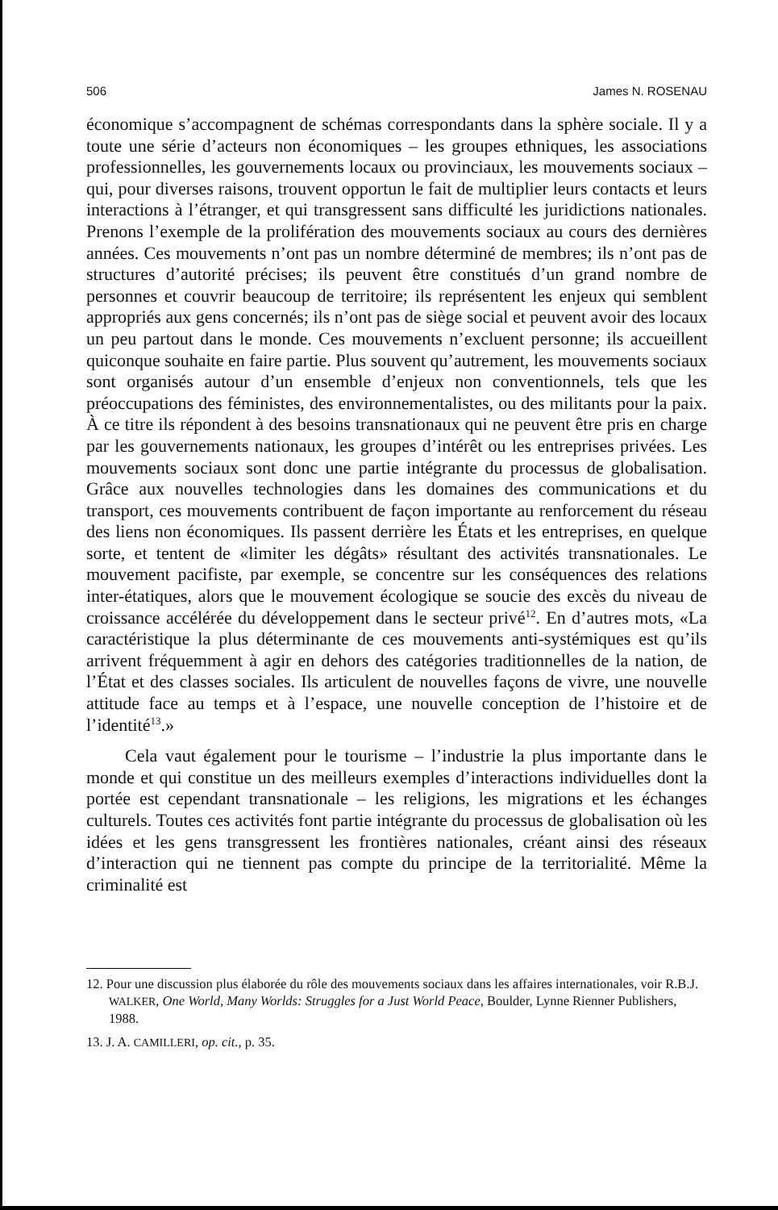506 James N. ROSENAU
économique s’accompagnent de schémas correspondants dans la sphère sociale. Il y a toute une série d’acteurs non économiques – les groupes ethniques, les associations professionnelles, les gouvernements locaux ou provinciaux, les mouvements sociaux – qui, pour diverses raisons, trouvent opportun le fait de multiplier leurs contacts et leurs interactions à l’étranger, et qui transgressent sans difficulté les juridictions nationales. Prenons l’exemple de la prolifération des mouvements sociaux au cours des dernières années. Ces mouvements n’ont pas un nombre déterminé de membres; ils n’ont pas de structures d’autorité précises; ils peuvent être constitués d’un grand nombre de personnes et couvrir beaucoup de territoire; ils représentent les enjeux qui semblent appropriés aux gens concernés; ils n’ont pas de siège social et peuvent avoir des locaux un peu partout dans le monde. Ces mouvements n’excluent personne; ils accueillent quiconque souhaite en faire partie. Plus souvent qu’autrement, les mouvements sociaux sont organisés autour d’un ensemble d’enjeux non conventionnels, tels que les préoccupations des féministes, des environnementalistes, ou des militants pour la paix. À ce titre ils répondent à des besoins transnationaux qui ne peuvent être pris en charge par les gouvernements nationaux, les groupes d’intérêt ou les entreprises privées. Les mouvements sociaux sont donc une partie intégrante du processus de globalisation. Grâce aux nouvelles technologies dans les domaines des communications et du transport, ces mouvements contribuent de façon importante au renforcement du réseau des liens non économiques. Ils passent derrière les États et les entreprises, en quelque sorte, et tentent de «limiter les dégâts» résultant des activités transnationales. Le mouvement pacifiste, par exemple, se concentre sur les conséquences des relations inter-étatiques, alors que le mouvement écologique se soucie des excès du niveau de croissance accélérée du développement dans le secteur privé<sup>12</sup>. En d’autres mots, «La caractéristique la plus déterminante de ces mouvements anti-systémiques est qu’ils arrivent fréquemment à agir en dehors des catégories traditionnelles de la nation, de l’État et des classes sociales. Ils articulent de nouvelles façons de vivre, une nouvelle attitude face au temps et à l’espace, une nouvelle conception de l’histoire et de l’identité<sup>13</sup>.»
Cela vaut également pour le tourisme – l’industrie la plus importante dans le monde et qui constitue un des meilleurs exemples d’interactions individuelles dont la portée est cependant transnationale – les religions, les migrations et les échanges culturels. Toutes ces activités font partie intégrante du processus de globalisation où les idées et les gens transgressent les frontières nationales, créant ainsi des réseaux d’interaction qui ne tiennent pas compte du principe de la territorialité. Même la criminalité est
12. Pour une discussion plus élaborée du rôle des mouvements sociaux dans les affaires internationales, voir R.B.J. WALKER, One World, Many Worlds: Struggles for a Just World Peace, Boulder, Lynne Rienner Publishers, 1988.
13. J. A. CAMILLERI, op. cit., p. 35.